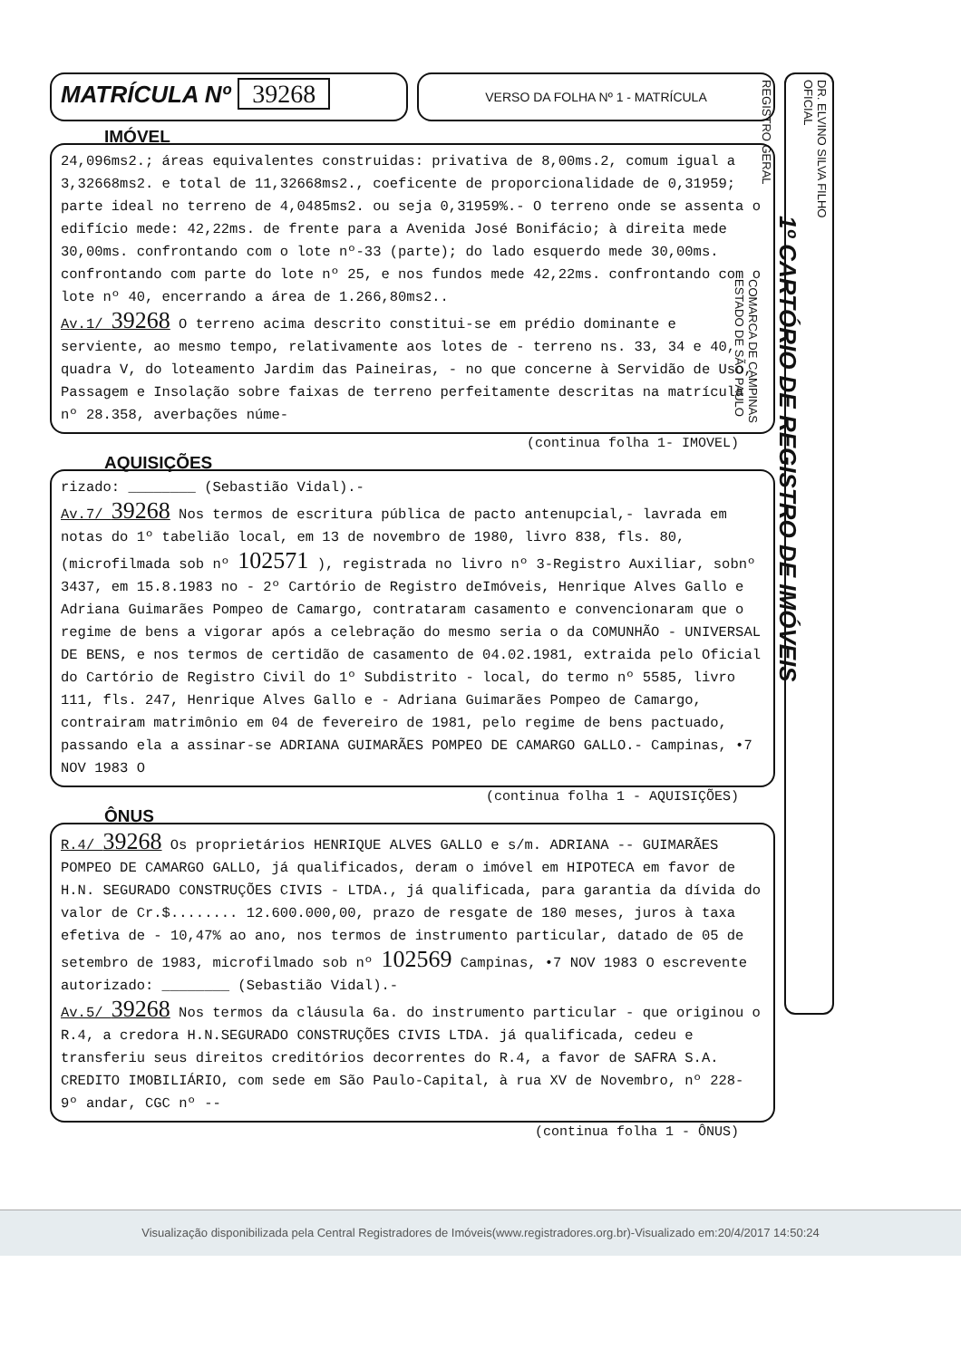MATRÍCULA Nº 39268
VERSO DA FOLHA Nº 1 - MATRÍCULA
IMÓVEL
24,096ms2.; áreas equivalentes construidas: privativa de 8,00ms.2, comum igual a 3,32668ms2. e total de 11,32668ms2., coeficente de proporcionalidade de 0,31959; parte ideal no terreno de 4,0485ms2. ou seja 0,31959%.- O terreno onde se assenta o edifício mede: 42,22ms. de frente para a Avenida José Bonifácio; à direita mede 30,00ms. confrontando com o lote nº-33 (parte); do lado esquerdo mede 30,00ms. confrontando com parte do lote nº 25, e nos fundos mede 42,22ms. confrontando com o lote nº 40, encerrando a área de 1.266,80ms2..
Av.1/ 39268 O terreno acima descrito constitui-se em prédio dominante e serviente, ao mesmo tempo, relativamente aos lotes de - terreno ns. 33, 34 e 40, quadra V, do loteamento Jardim das Paineiras, - no que concerne à Servidão de Uso, Passagem e Insolação sobre faixas de terreno perfeitamente descritas na matrícula nº 28.358, averbações núme-
(continua folha 1- IMOVEL)
AQUISIÇÕES
rizado: ________ (Sebastião Vidal).-
Av.7/ 39268 Nos termos de escritura pública de pacto antenupcial,- lavrada em notas do 1º tabelião local, em 13 de novembro de 1980, livro 838, fls. 80, (microfilmada sob nº 102571 ), registrada no livro nº 3-Registro Auxiliar, sobnº 3437, em 15.8.1983 no - 2º Cartório de Registro deImóveis, Henrique Alves Gallo e Adriana Guimarães Pompeo de Camargo, contrataram casamento e convencionaram que o regime de bens a vigorar após a celebração do mesmo seria o da COMUNHÃO - UNIVERSAL DE BENS, e nos termos de certidão de casamento de 04.02.1981, extraida pelo Oficial do Cartório de Registro Civil do 1º Subdistrito - local, do termo nº 5585, livro 111, fls. 247, Henrique Alves Gallo e - Adriana Guimarães Pompeo de Camargo, contrairam matrimônio em 04 de fevereiro de 1981, pelo regime de bens pactuado, passando ela a assinar-se ADRIANA GUIMARÃES POMPEO DE CAMARGO GALLO.- Campinas, •7 NOV 1983 O
(continua folha 1 - AQUISIÇÕES)
ÔNUS
R.4/ 39268 Os proprietários HENRIQUE ALVES GALLO e s/m. ADRIANA -- GUIMARÃES POMPEO DE CAMARGO GALLO, já qualificados, deram o imóvel em HIPOTECA em favor de H.N. SEGURADO CONSTRUÇÕES CIVIS - LTDA., já qualificada, para garantia da dívida do valor de Cr.$........ 12.600.000,00, prazo de resgate de 180 meses, juros à taxa efetiva de - 10,47% ao ano, nos termos de instrumento particular, datado de 05 de setembro de 1983, microfilmado sob nº 102569 Campinas, •7 NOV 1983 O escrevente autorizado: ________ (Sebastião Vidal).-
Av.5/ 39268 Nos termos da cláusula 6a. do instrumento particular - que originou o R.4, a credora H.N.SEGURADO CONSTRUÇÕES CIVIS LTDA. já qualificada, cedeu e transferiu seus direitos creditórios decorrentes do R.4, a favor de SAFRA S.A. CREDITO IMOBILIÁRIO, com sede em São Paulo-Capital, à rua XV de Novembro, nº 228- 9º andar, CGC nº --
(continua folha 1 - ÔNUS)
DR. ELVINO SILVA FILHO
OFICIAL
1º CARTÓRIO DE REGISTRO DE IMÓVEIS
REGISTRO GERAL
COMARCA DE CAMPINAS
ESTADO DE SÃO PAULO
Visualização disponibilizada pela Central Registradores de Imóveis(www.registradores.org.br)-Visualizado em:20/4/2017 14:50:24